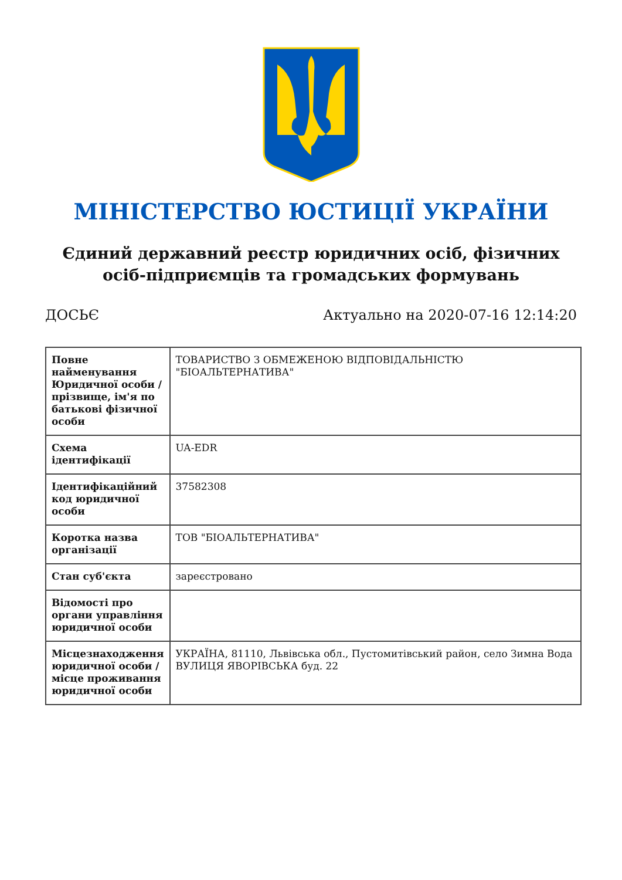МІНІСТЕРСТВО ЮСТИЦІЇ УКРАЇНИ
Єдиний державний реєстр юридичних осіб, фізичних осіб-підприємців та громадських формувань
ДОСЬЄ Актуально на 2020-07-16 12:14:20
| Повне найменування Юридичної особи / прізвище, ім'я по батькові фізичної особи | ТОВАРИСТВО З ОБМЕЖЕНОЮ ВІДПОВІДАЛЬНІСТЮ "БІОАЛЬТЕРНАТИВА" |
| Схема ідентифікації | UA-EDR |
| Ідентифікаційний код юридичної особи | 37582308 |
| Коротка назва організації | ТОВ "БІОАЛЬТЕРНАТИВА" |
| Стан суб'єкта | зареєстровано |
| Відомості про органи управління юридичної особи | |
| Місцезнаходження юридичної особи / місце проживання юридичної особи | УКРАЇНА, 81110, Львівська обл., Пустомитівський район, село Зимна Вода ВУЛИЦЯ ЯВОРІВСЬКА буд. 22 |